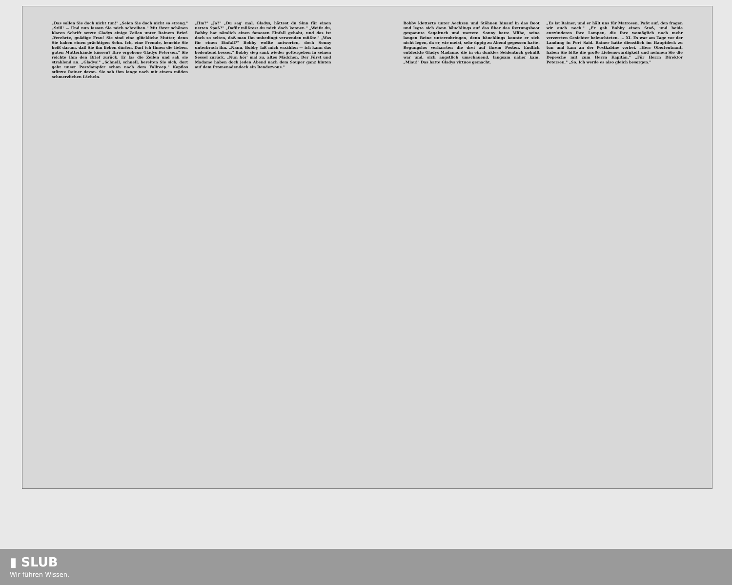„Das sollen Sie doch nicht tun!" „Seien Sie doch nicht so streng." „Still! — Und nun lassen Sie mich schreiben." Mit ihrer schönen klaren Schrift setzte Gladys einige Zeilen unter Rainers Brief. „Verehrte, gnädige Frau! Sie sind eine glückliche Mutter, denn Sie haben einen prächtigen Sohn. Ich, eine Fremde, beneide Sie heiß darum, daß Sie ihn lieben dürfen. Darf ich Ihnen die lieben, guten Mutterhände küssen? Ihre ergebene Gladys Petersen." Sie reichte ihm den Brief zurück. Er las die Zeilen und sah sie strahlend an. „Gladys!" „Schnell, schnell, bereiten Sie sich, dort geht unser Postdampfer schon nach dem Fallreep." Kopflos stürzte Rainer davon. Sie sah ihm lange nach mit einem müden schmerzlichen Lächeln.
„Hm?" „Ja?" „Du sag' mal, Gladys, hättest du Sinn für einen netten Spaß?" „Dafür müßtest du mich doch kennen." „Weißt du, Bobby hat nämlich einen famosen Einfall gehabt, und das ist doch so selten, daß man ihn unbedingt verwenden müßte." „Was für einen Einfall?" Bobby wollte antworten, doch Sonny unterbrach ihn. „Nanu, Bobby, laß mich erzählen — ich kann das bedeutend besser." Bobby sieg sank wieder gottergeben in seinen Sessel zurück. „Nun hör' mal zu, altes Mädchen. Der Fürst und Madame haben doch jeden Abend nach dem Souper ganz hinten auf dem Promenadendeck ein Rendezvous."
Bobby kletterte unter Aechzen und Stöhnen hinauf in das Boot und legte sich dann bäuchlings auf das über das Rettungsboot gespannte Segeltuch und wartete. Sonny hatte Mühe, seine langen Beine unterzubringen, denn bäuchlings konnte er sich nicht legen, da er, wie meist, sehr üppig zu Abend gegessen hatte. Regungslos verharrten die drei auf ihrem Posten. Endlich entdeckte Gladys Madame, die in ein dunkles Seidentuch gehüllt war und, sich ängstlich umschauend, langsam näher kam. „Miau!" Das hatte Gladys virtuos gemacht.
„Es ist Rainer, und er hält uns für Matrosen. Paßt auf, den fragen wir auch noch." „Er gab Bobby einen Stoß, und beide entzündeten ihre Lampen, die ihre womöglich noch mehr verzerrten Gesichter beleuchteten. ... XI. Es war am Tage vor der Landung in Port Said. Rainer hatte dienstlich im Hauptdeck zu tun und kam an der Postkabine vorbei. „Herr Oberleutnant, haben Sie bitte die große Liebenswürdigkeit und nehmen Sie die Depesche mit zum Herrn Kapitän." „Für Herrn Direktor Petersen." „So. Ich werde es also gleich besorgen."
▮ SLUB
Wir führen Wissen.